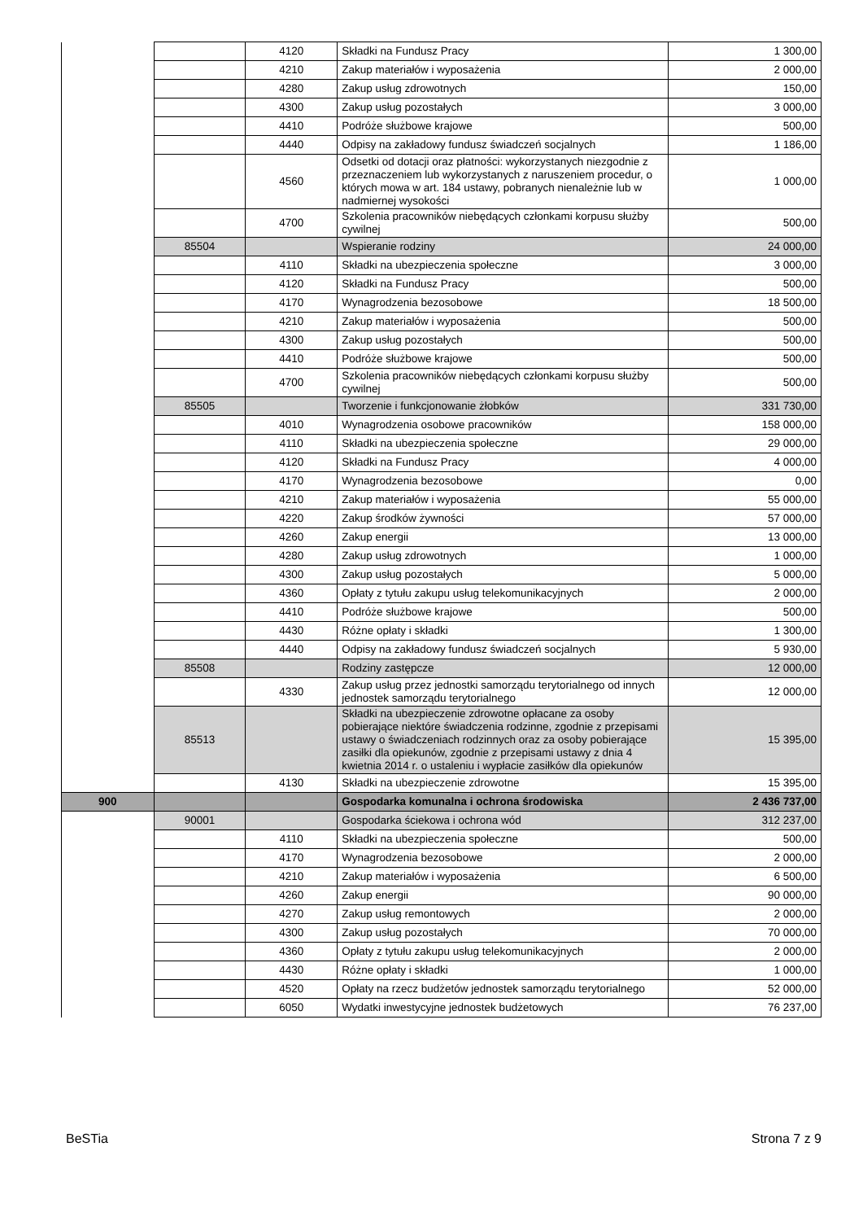| | | 4120 | Składki na Fundusz Pracy | 1 300,00 |
| | | 4210 | Zakup materiałów i wyposażenia | 2 000,00 |
| | | 4280 | Zakup usług zdrowotnych | 150,00 |
| | | 4300 | Zakup usług pozostałych | 3 000,00 |
| | | 4410 | Podróże służbowe krajowe | 500,00 |
| | | 4440 | Odpisy na zakładowy fundusz świadczeń socjalnych | 1 186,00 |
| | | 4560 | Odsetki od dotacji oraz płatności: wykorzystanych niezgodnie z przeznaczeniem lub wykorzystanych z naruszeniem procedur, o których mowa w art. 184 ustawy, pobranych nienależnie lub w nadmiernej wysokości | 1 000,00 |
| | | 4700 | Szkolenia pracowników niebędących członkami korpusu służby cywilnej | 500,00 |
| | 85504 | | Wspieranie rodziny | 24 000,00 |
| | | 4110 | Składki na ubezpieczenia społeczne | 3 000,00 |
| | | 4120 | Składki na Fundusz Pracy | 500,00 |
| | | 4170 | Wynagrodzenia bezosobowe | 18 500,00 |
| | | 4210 | Zakup materiałów i wyposażenia | 500,00 |
| | | 4300 | Zakup usług pozostałych | 500,00 |
| | | 4410 | Podróże służbowe krajowe | 500,00 |
| | | 4700 | Szkolenia pracowników niebędących członkami korpusu służby cywilnej | 500,00 |
| | 85505 | | Tworzenie i funkcjonowanie żłobków | 331 730,00 |
| | | 4010 | Wynagrodzenia osobowe pracowników | 158 000,00 |
| | | 4110 | Składki na ubezpieczenia społeczne | 29 000,00 |
| | | 4120 | Składki na Fundusz Pracy | 4 000,00 |
| | | 4170 | Wynagrodzenia bezosobowe | 0,00 |
| | | 4210 | Zakup materiałów i wyposażenia | 55 000,00 |
| | | 4220 | Zakup środków żywności | 57 000,00 |
| | | 4260 | Zakup energii | 13 000,00 |
| | | 4280 | Zakup usług zdrowotnych | 1 000,00 |
| | | 4300 | Zakup usług pozostałych | 5 000,00 |
| | | 4360 | Opłaty z tytułu zakupu usług telekomunikacyjnych | 2 000,00 |
| | | 4410 | Podróże służbowe krajowe | 500,00 |
| | | 4430 | Różne opłaty i składki | 1 300,00 |
| | | 4440 | Odpisy na zakładowy fundusz świadczeń socjalnych | 5 930,00 |
| | 85508 | | Rodziny zastępcze | 12 000,00 |
| | | 4330 | Zakup usług przez jednostki samorządu terytorialnego od innych jednostek samorządu terytorialnego | 12 000,00 |
| | 85513 | | Składki na ubezpieczenie zdrowotne opłacane za osoby pobierające niektóre świadczenia rodzinne, zgodnie z przepisami ustawy o świadczeniach rodzinnych oraz za osoby pobierające zasiłki dla opiekunów, zgodnie z przepisami ustawy z dnia 4 kwietnia 2014 r. o ustaleniu i wypłacie zasiłków dla opiekunów | 15 395,00 |
| | | 4130 | Składki na ubezpieczenie zdrowotne | 15 395,00 |
| 900 | | | Gospodarka komunalna i ochrona środowiska | 2 436 737,00 |
| | 90001 | | Gospodarka ściekowa i ochrona wód | 312 237,00 |
| | | 4110 | Składki na ubezpieczenia społeczne | 500,00 |
| | | 4170 | Wynagrodzenia bezosobowe | 2 000,00 |
| | | 4210 | Zakup materiałów i wyposażenia | 6 500,00 |
| | | 4260 | Zakup energii | 90 000,00 |
| | | 4270 | Zakup usług remontowych | 2 000,00 |
| | | 4300 | Zakup usług pozostałych | 70 000,00 |
| | | 4360 | Opłaty z tytułu zakupu usług telekomunikacyjnych | 2 000,00 |
| | | 4430 | Różne opłaty i składki | 1 000,00 |
| | | 4520 | Opłaty na rzecz budżetów jednostek samorządu terytorialnego | 52 000,00 |
| | | 6050 | Wydatki inwestycyjne jednostek budżetowych | 76 237,00 |
BeSTia Strona 7 z 9